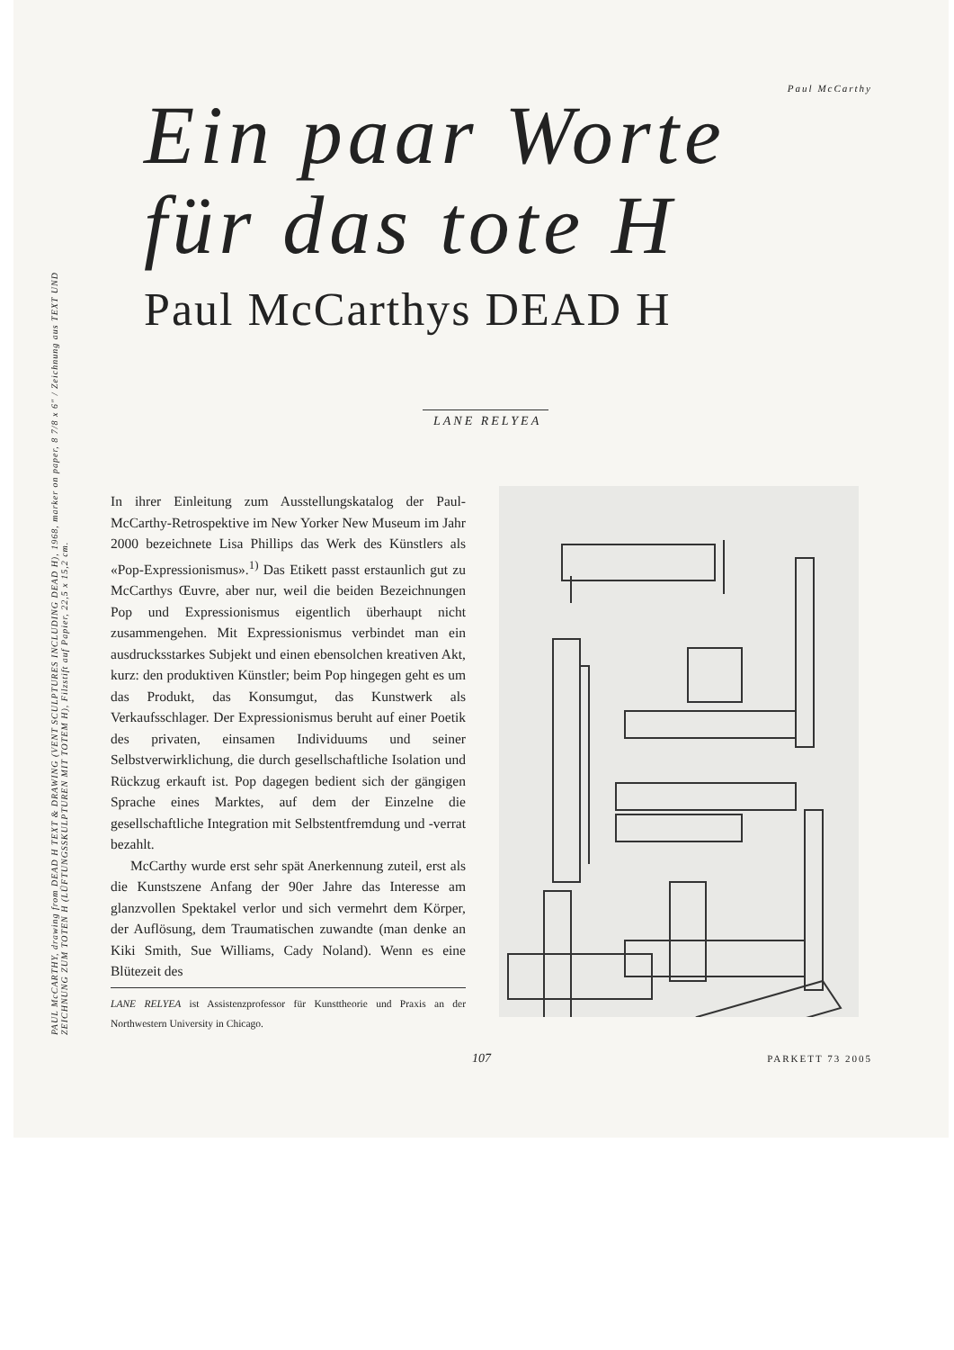PAUL McCARTHY, drawing from DEAD H TEXT & DRAWING (VENT SCULPTURES INCLUDING DEAD H), 1968, marker on paper, 8 7/8 x 6" / Zeichnung aus TEXT UND
ZEICHNUNG ZUM TOTEN H (LÜFTUNGSSKULPTUREN MIT TOTEM H), Filzstift auf Papier, 22,5 x 15,2 cm.
Paul McCarthy
Ein paar Worte
für das tote H
Paul McCarthys DEAD H
LANE RELYEA
In ihrer Einleitung zum Ausstellungskatalog der Paul-McCarthy-Retrospektive im New Yorker New Museum im Jahr 2000 bezeichnete Lisa Phillips das Werk des Künstlers als «Pop-Expressionismus».<sup>1)</sup> Das Etikett passt erstaunlich gut zu McCarthys Œuvre, aber nur, weil die beiden Bezeichnungen Pop und Expressionismus eigentlich überhaupt nicht zusammengehen. Mit Expressionismus verbindet man ein ausdrucksstarkes Subjekt und einen ebensolchen kreativen Akt, kurz: den produktiven Künstler; beim Pop hingegen geht es um das Produkt, das Konsumgut, das Kunstwerk als Verkaufsschlager. Der Expressionismus beruht auf einer Poetik des privaten, einsamen Individuums und seiner Selbstverwirklichung, die durch gesellschaftliche Isolation und Rückzug erkauft ist. Pop dagegen bedient sich der gängigen Sprache eines Marktes, auf dem der Einzelne die gesellschaftliche Integration mit Selbstentfremdung und -verrat bezahlt.
McCarthy wurde erst sehr spät Anerkennung zuteil, erst als die Kunstszene Anfang der 90er Jahre das Interesse am glanzvollen Spektakel verlor und sich vermehrt dem Körper, der Auflösung, dem Traumatischen zuwandte (man denke an Kiki Smith, Sue Williams, Cady Noland). Wenn es eine Blütezeit des
LANE RELYEA ist Assistenzprofessor für Kunsttheorie und Praxis an der Northwestern University in Chicago.
107 PARKETT 73 2005